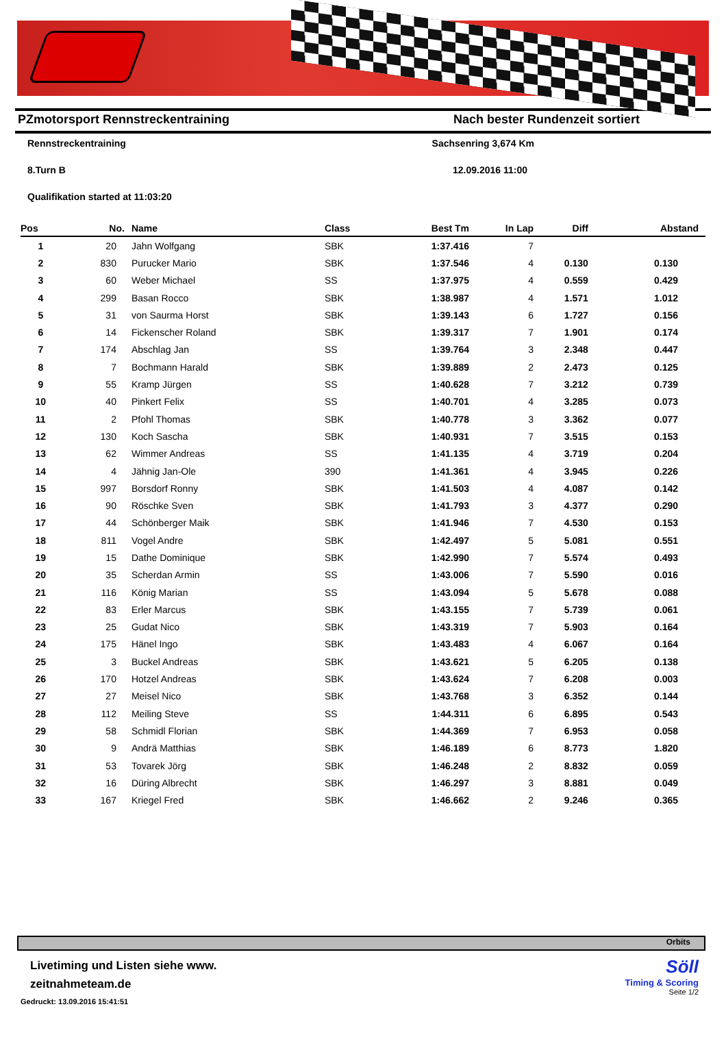PZmotorsport Rennstreckentraining Nach bester Rundenzeit sortiert
Rennstreckentraining Sachsenring 3,674 Km
8.Turn B 12.09.2016 11:00
Qualifikation started at 11:03:20
| Pos | No. | Name | Class | Best Tm | In Lap | Diff | Abstand |
| --- | --- | --- | --- | --- | --- | --- | --- |
| 1 | 20 | Jahn Wolfgang | SBK | 1:37.416 | 7 | | |
| 2 | 830 | Purucker Mario | SBK | 1:37.546 | 4 | 0.130 | 0.130 |
| 3 | 60 | Weber Michael | SS | 1:37.975 | 4 | 0.559 | 0.429 |
| 4 | 299 | Basan Rocco | SBK | 1:38.987 | 4 | 1.571 | 1.012 |
| 5 | 31 | von Saurma Horst | SBK | 1:39.143 | 6 | 1.727 | 0.156 |
| 6 | 14 | Fickenscher Roland | SBK | 1:39.317 | 7 | 1.901 | 0.174 |
| 7 | 174 | Abschlag Jan | SS | 1:39.764 | 3 | 2.348 | 0.447 |
| 8 | 7 | Bochmann Harald | SBK | 1:39.889 | 2 | 2.473 | 0.125 |
| 9 | 55 | Kramp Jürgen | SS | 1:40.628 | 7 | 3.212 | 0.739 |
| 10 | 40 | Pinkert Felix | SS | 1:40.701 | 4 | 3.285 | 0.073 |
| 11 | 2 | Pfohl Thomas | SBK | 1:40.778 | 3 | 3.362 | 0.077 |
| 12 | 130 | Koch Sascha | SBK | 1:40.931 | 7 | 3.515 | 0.153 |
| 13 | 62 | Wimmer Andreas | SS | 1:41.135 | 4 | 3.719 | 0.204 |
| 14 | 4 | Jähnig Jan-Ole | 390 | 1:41.361 | 4 | 3.945 | 0.226 |
| 15 | 997 | Borsdorf Ronny | SBK | 1:41.503 | 4 | 4.087 | 0.142 |
| 16 | 90 | Röschke Sven | SBK | 1:41.793 | 3 | 4.377 | 0.290 |
| 17 | 44 | Schönberger Maik | SBK | 1:41.946 | 7 | 4.530 | 0.153 |
| 18 | 811 | Vogel Andre | SBK | 1:42.497 | 5 | 5.081 | 0.551 |
| 19 | 15 | Dathe Dominique | SBK | 1:42.990 | 7 | 5.574 | 0.493 |
| 20 | 35 | Scherdan Armin | SS | 1:43.006 | 7 | 5.590 | 0.016 |
| 21 | 116 | König Marian | SS | 1:43.094 | 5 | 5.678 | 0.088 |
| 22 | 83 | Erler Marcus | SBK | 1:43.155 | 7 | 5.739 | 0.061 |
| 23 | 25 | Gudat Nico | SBK | 1:43.319 | 7 | 5.903 | 0.164 |
| 24 | 175 | Hänel Ingo | SBK | 1:43.483 | 4 | 6.067 | 0.164 |
| 25 | 3 | Buckel Andreas | SBK | 1:43.621 | 5 | 6.205 | 0.138 |
| 26 | 170 | Hotzel Andreas | SBK | 1:43.624 | 7 | 6.208 | 0.003 |
| 27 | 27 | Meisel Nico | SBK | 1:43.768 | 3 | 6.352 | 0.144 |
| 28 | 112 | Meiling Steve | SS | 1:44.311 | 6 | 6.895 | 0.543 |
| 29 | 58 | Schmidl Florian | SBK | 1:44.369 | 7 | 6.953 | 0.058 |
| 30 | 9 | Andrä Matthias | SBK | 1:46.189 | 6 | 8.773 | 1.820 |
| 31 | 53 | Tovarek Jörg | SBK | 1:46.248 | 2 | 8.832 | 0.059 |
| 32 | 16 | Düring Albrecht | SBK | 1:46.297 | 3 | 8.881 | 0.049 |
| 33 | 167 | Kriegel Fred | SBK | 1:46.662 | 2 | 9.246 | 0.365 |
Orbits
Livetiming und Listen siehe www.
zeitnahmeteam.de
Gedruckt: 13.09.2016 15:41:51
Söll
Timing & Scoring
Seite 1/2